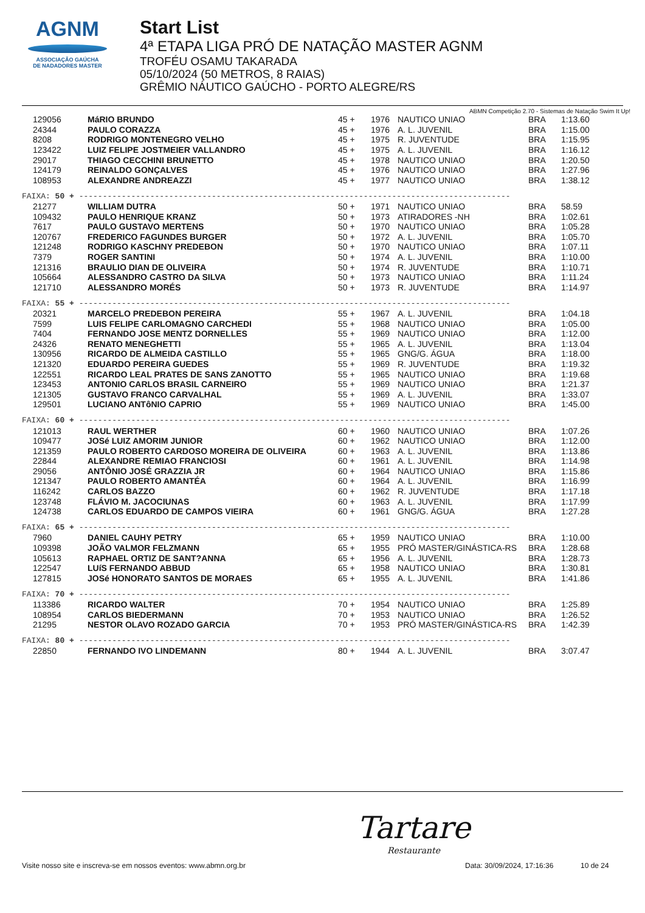AGNM
ASSOCIAÇÃO GAÚCHA
DE NADADORES MASTER
Start List
4ª ETAPA LIGA PRÓ DE NATAÇÃO MASTER AGNM
TROFÉU OSAMU TAKARADA
05/10/2024 (50 METROS, 8 RAIAS)
GRÊMIO NÁUTICO GAÚCHO - PORTO ALEGRE/RS
ABMN Competição 2.70 - Sistemas de Natação Swim It Up!
| 129056 | MáRIO BRUNDO | 45 + | 1976 | NAUTICO UNIAO | BRA | 1:13.60 |
| 24344 | PAULO CORAZZA | 45 + | 1976 | A. L. JUVENIL | BRA | 1:15.00 |
| 8208 | RODRIGO MONTENEGRO VELHO | 45 + | 1975 | R. JUVENTUDE | BRA | 1:15.95 |
| 123422 | LUIZ FELIPE JOSTMEIER VALLANDRO | 45 + | 1975 | A. L. JUVENIL | BRA | 1:16.12 |
| 29017 | THIAGO CECCHINI BRUNETTO | 45 + | 1978 | NAUTICO UNIAO | BRA | 1:20.50 |
| 124179 | REINALDO GONÇALVES | 45 + | 1976 | NAUTICO UNIAO | BRA | 1:27.96 |
| 108953 | ALEXANDRE ANDREAZZI | 45 + | 1977 | NAUTICO UNIAO | BRA | 1:38.12 |
| FAIXA: 50 + ------------------------------------------------------------------------------------------- | | | | | | |
| 21277 | WILLIAM DUTRA | 50 + | 1971 | NAUTICO UNIAO | BRA | 58.59 |
| 109432 | PAULO HENRIQUE KRANZ | 50 + | 1973 | ATIRADORES -NH | BRA | 1:02.61 |
| 7617 | PAULO GUSTAVO MERTENS | 50 + | 1970 | NAUTICO UNIAO | BRA | 1:05.28 |
| 120767 | FREDERICO FAGUNDES BURGER | 50 + | 1972 | A. L. JUVENIL | BRA | 1:05.70 |
| 121248 | RODRIGO KASCHNY PREDEBON | 50 + | 1970 | NAUTICO UNIAO | BRA | 1:07.11 |
| 7379 | ROGER SANTINI | 50 + | 1974 | A. L. JUVENIL | BRA | 1:10.00 |
| 121316 | BRAULIO DIAN DE OLIVEIRA | 50 + | 1974 | R. JUVENTUDE | BRA | 1:10.71 |
| 105664 | ALESSANDRO CASTRO DA SILVA | 50 + | 1973 | NAUTICO UNIAO | BRA | 1:11.24 |
| 121710 | ALESSANDRO MORÉS | 50 + | 1973 | R. JUVENTUDE | BRA | 1:14.97 |
| FAIXA: 55 + ------------------------------------------------------------------------------------------- | | | | | | |
| 20321 | MARCELO PREDEBON PEREIRA | 55 + | 1967 | A. L. JUVENIL | BRA | 1:04.18 |
| 7599 | LUIS FELIPE CARLOMAGNO CARCHEDI | 55 + | 1968 | NAUTICO UNIAO | BRA | 1:05.00 |
| 7404 | FERNANDO JOSE MENTZ DORNELLES | 55 + | 1969 | NAUTICO UNIAO | BRA | 1:12.00 |
| 24326 | RENATO MENEGHETTI | 55 + | 1965 | A. L. JUVENIL | BRA | 1:13.04 |
| 130956 | RICARDO DE ALMEIDA CASTILLO | 55 + | 1965 | GNG/G. ÁGUA | BRA | 1:18.00 |
| 121320 | EDUARDO PEREIRA GUEDES | 55 + | 1969 | R. JUVENTUDE | BRA | 1:19.32 |
| 122551 | RICARDO LEAL PRATES DE SANS ZANOTTO | 55 + | 1965 | NAUTICO UNIAO | BRA | 1:19.68 |
| 123453 | ANTONIO CARLOS BRASIL CARNEIRO | 55 + | 1969 | NAUTICO UNIAO | BRA | 1:21.37 |
| 121305 | GUSTAVO FRANCO CARVALHAL | 55 + | 1969 | A. L. JUVENIL | BRA | 1:33.07 |
| 129501 | LUCIANO ANTôNIO CAPRIO | 55 + | 1969 | NAUTICO UNIAO | BRA | 1:45.00 |
| FAIXA: 60 + ------------------------------------------------------------------------------------------- | | | | | | |
| 121013 | RAUL WERTHER | 60 + | 1960 | NAUTICO UNIAO | BRA | 1:07.26 |
| 109477 | JOSé LUIZ AMORIM JUNIOR | 60 + | 1962 | NAUTICO UNIAO | BRA | 1:12.00 |
| 121359 | PAULO ROBERTO CARDOSO MOREIRA DE OLIVEIRA | 60 + | 1963 | A. L. JUVENIL | BRA | 1:13.86 |
| 22844 | ALEXANDRE REMIAO FRANCIOSI | 60 + | 1961 | A. L. JUVENIL | BRA | 1:14.98 |
| 29056 | ANTÔNIO JOSÉ GRAZZIA JR | 60 + | 1964 | NAUTICO UNIAO | BRA | 1:15.86 |
| 121347 | PAULO ROBERTO AMANTÉA | 60 + | 1964 | A. L. JUVENIL | BRA | 1:16.99 |
| 116242 | CARLOS BAZZO | 60 + | 1962 | R. JUVENTUDE | BRA | 1:17.18 |
| 123748 | FLÁVIO M. JACOCIUNAS | 60 + | 1963 | A. L. JUVENIL | BRA | 1:17.99 |
| 124738 | CARLOS EDUARDO DE CAMPOS VIEIRA | 60 + | 1961 | GNG/G. ÁGUA | BRA | 1:27.28 |
| FAIXA: 65 + ------------------------------------------------------------------------------------------- | | | | | | |
| 7960 | DANIEL CAUHY PETRY | 65 + | 1959 | NAUTICO UNIAO | BRA | 1:10.00 |
| 109398 | JOÃO VALMOR FELZMANN | 65 + | 1955 | PRÓ MASTER/GINÁSTICA-RS | BRA | 1:28.68 |
| 105613 | RAPHAEL ORTIZ DE SANT?ANNA | 65 + | 1956 | A. L. JUVENIL | BRA | 1:28.73 |
| 122547 | LUíS FERNANDO ABBUD | 65 + | 1958 | NAUTICO UNIAO | BRA | 1:30.81 |
| 127815 | JOSé HONORATO SANTOS DE MORAES | 65 + | 1955 | A. L. JUVENIL | BRA | 1:41.86 |
| FAIXA: 70 + ------------------------------------------------------------------------------------------- | | | | | | |
| 113386 | RICARDO WALTER | 70 + | 1954 | NAUTICO UNIAO | BRA | 1:25.89 |
| 108954 | CARLOS BIEDERMANN | 70 + | 1953 | NAUTICO UNIAO | BRA | 1:26.52 |
| 21295 | NESTOR OLAVO ROZADO GARCIA | 70 + | 1953 | PRÓ MASTER/GINÁSTICA-RS | BRA | 1:42.39 |
| FAIXA: 80 + ------------------------------------------------------------------------------------------- | | | | | | |
| 22850 | FERNANDO IVO LINDEMANN | 80 + | 1944 | A. L. JUVENIL | BRA | 3:07.47 |
Tartare
Restaurante
Visite nosso site e inscreva-se em nossos eventos: www.abmn.org.br Data: 30/09/2024, 17:16:36 10 de 24